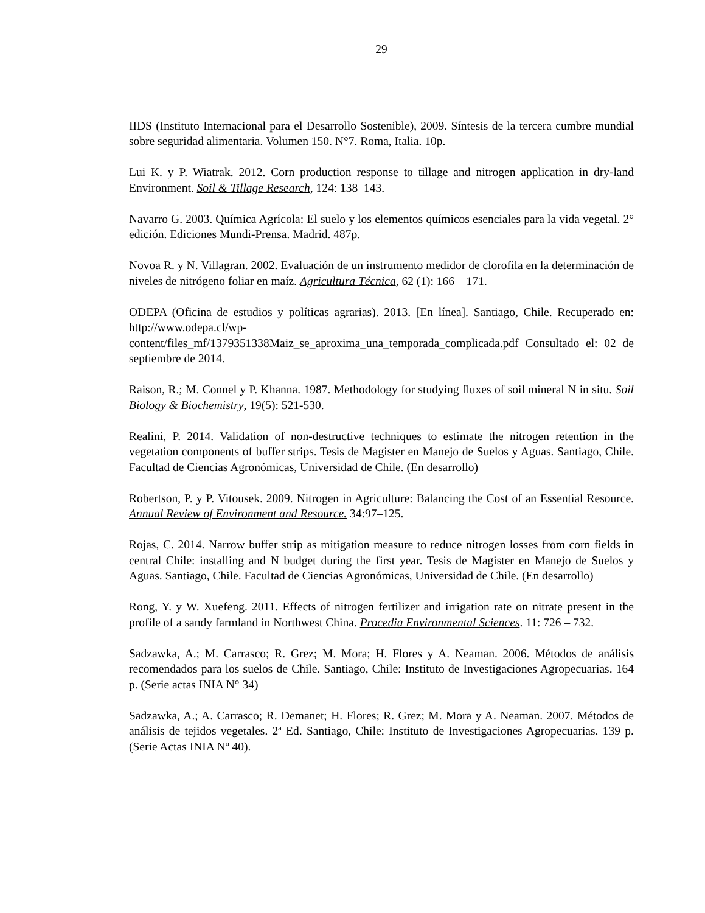29
IIDS (Instituto Internacional para el Desarrollo Sostenible), 2009. Síntesis de la tercera cumbre mundial sobre seguridad alimentaria. Volumen 150. N°7. Roma, Italia. 10p.
Lui K. y P. Wiatrak. 2012. Corn production response to tillage and nitrogen application in dry-land Environment. Soil & Tillage Research, 124: 138–143.
Navarro G. 2003. Química Agrícola: El suelo y los elementos químicos esenciales para la vida vegetal. 2° edición. Ediciones Mundi-Prensa. Madrid. 487p.
Novoa R. y N. Villagran. 2002. Evaluación de un instrumento medidor de clorofila en la determinación de niveles de nitrógeno foliar en maíz. Agricultura Técnica, 62 (1): 166 – 171.
ODEPA (Oficina de estudios y políticas agrarias). 2013. [En línea]. Santiago, Chile. Recuperado en: http://www.odepa.cl/wp-content/files_mf/1379351338Maiz_se_aproxima_una_temporada_complicada.pdf Consultado el: 02 de septiembre de 2014.
Raison, R.; M. Connel y P. Khanna. 1987. Methodology for studying fluxes of soil mineral N in situ. Soil Biology & Biochemistry, 19(5): 521-530.
Realini, P. 2014. Validation of non-destructive techniques to estimate the nitrogen retention in the vegetation components of buffer strips. Tesis de Magister en Manejo de Suelos y Aguas. Santiago, Chile. Facultad de Ciencias Agronómicas, Universidad de Chile. (En desarrollo)
Robertson, P. y P. Vitousek. 2009. Nitrogen in Agriculture: Balancing the Cost of an Essential Resource. Annual Review of Environment and Resource. 34:97–125.
Rojas, C. 2014. Narrow buffer strip as mitigation measure to reduce nitrogen losses from corn fields in central Chile: installing and N budget during the first year. Tesis de Magister en Manejo de Suelos y Aguas. Santiago, Chile. Facultad de Ciencias Agronómicas, Universidad de Chile. (En desarrollo)
Rong, Y. y W. Xuefeng. 2011. Effects of nitrogen fertilizer and irrigation rate on nitrate present in the profile of a sandy farmland in Northwest China. Procedia Environmental Sciences. 11: 726 – 732.
Sadzawka, A.; M. Carrasco; R. Grez; M. Mora; H. Flores y A. Neaman. 2006. Métodos de análisis recomendados para los suelos de Chile. Santiago, Chile: Instituto de Investigaciones Agropecuarias. 164 p. (Serie actas INIA N° 34)
Sadzawka, A.; A. Carrasco; R. Demanet; H. Flores; R. Grez; M. Mora y A. Neaman. 2007. Métodos de análisis de tejidos vegetales. 2ª Ed. Santiago, Chile: Instituto de Investigaciones Agropecuarias. 139 p. (Serie Actas INIA Nº 40).